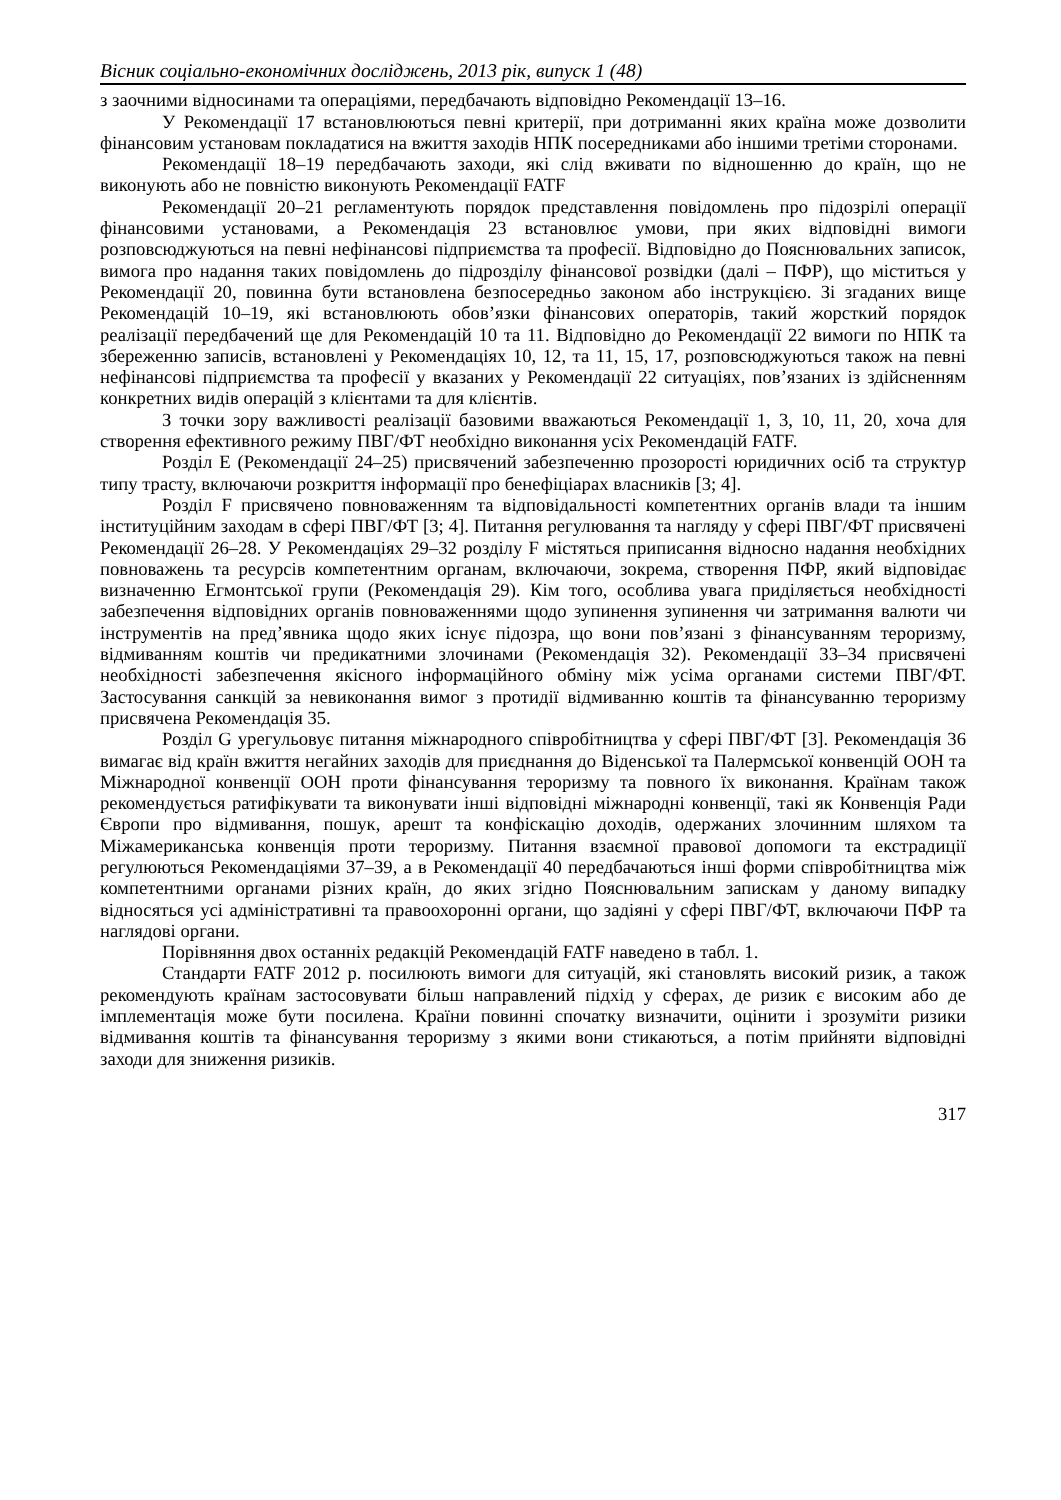Вісник соціально-економічних досліджень, 2013 рік, випуск 1 (48)
з заочними відносинами та операціями, передбачають відповідно Рекомендації 13–16.
У Рекомендації 17 встановлюються певні критерії, при дотриманні яких країна може дозволити фінансовим установам покладатися на вжиття заходів НПК посередниками або іншими третіми сторонами.
Рекомендації 18–19 передбачають заходи, які слід вживати по відношенню до країн, що не виконують або не повністю виконують Рекомендації FATF
Рекомендації 20–21 регламентують порядок представлення повідомлень про підозрілі операції фінансовими установами, а Рекомендація 23 встановлює умови, при яких відповідні вимоги розповсюджуються на певні нефінансові підприємства та професії. Відповідно до Пояснювальних записок, вимога про надання таких повідомлень до підрозділу фінансової розвідки (далі – ПФР), що міститься у Рекомендації 20, повинна бути встановлена безпосередньо законом або інструкцією. Зі згаданих вище Рекомендацій 10–19, які встановлюють обов’язки фінансових операторів, такий жорсткий порядок реалізації передбачений ще для Рекомендацій 10 та 11. Відповідно до Рекомендації 22 вимоги по НПК та збереженню записів, встановлені у Рекомендаціях 10, 12, та 11, 15, 17, розповсюджуються також на певні нефінансові підприємства та професії у вказаних у Рекомендації 22 ситуаціях, пов’язаних із здійсненням конкретних видів операцій з клієнтами та для клієнтів.
З точки зору важливості реалізації базовими вважаються Рекомендації 1, 3, 10, 11, 20, хоча для створення ефективного режиму ПВГ/ФТ необхідно виконання усіх Рекомендацій FATF.
Розділ Е (Рекомендації 24–25) присвячений забезпеченню прозорості юридичних осіб та структур типу трасту, включаючи розкриття інформації про бенефіціарах власників [3; 4].
Розділ F присвячено повноваженням та відповідальності компетентних органів влади та іншим інституційним заходам в сфері ПВГ/ФТ [3; 4]. Питання регулювання та нагляду у сфері ПВГ/ФТ присвячені Рекомендації 26–28. У Рекомендаціях 29–32 розділу F містяться приписання відносно надання необхідних повноважень та ресурсів компетентним органам, включаючи, зокрема, створення ПФР, який відповідає визначенню Егмонтської групи (Рекомендація 29). Кім того, особлива увага приділяється необхідності забезпечення відповідних органів повноваженнями щодо зупинення зупинення чи затримання валюти чи інструментів на пред’явника щодо яких існує підозра, що вони пов’язані з фінансуванням тероризму, відмиванням коштів чи предикатними злочинами (Рекомендація 32). Рекомендації 33–34 присвячені необхідності забезпечення якісного інформаційного обміну між усіма органами системи ПВГ/ФТ. Застосування санкцій за невиконання вимог з протидії відмиванню коштів та фінансуванню тероризму присвячена Рекомендація 35.
Розділ G урегульовує питання міжнародного співробітництва у сфері ПВГ/ФТ [3]. Рекомендація 36 вимагає від країн вжиття негайних заходів для приєднання до Віденської та Палермської конвенцій ООН та Міжнародної конвенції ООН проти фінансування тероризму та повного їх виконання. Країнам також рекомендується ратифікувати та виконувати інші відповідні міжнародні конвенції, такі як Конвенція Ради Європи про відмивання, пошук, арешт та конфіскацію доходів, одержаних злочинним шляхом та Міжамериканська конвенція проти тероризму. Питання взаємної правової допомоги та екстрадиції регулюються Рекомендаціями 37–39, а в Рекомендації 40 передбачаються інші форми співробітництва між компетентними органами різних країн, до яких згідно Пояснювальним запискам у даному випадку відносяться усі адміністративні та правоохоронні органи, що задіяні у сфері ПВГ/ФТ, включаючи ПФР та наглядові органи.
Порівняння двох останніх редакцій Рекомендацій FATF наведено в табл. 1.
Стандарти FATF 2012 р. посилюють вимоги для ситуацій, які становлять високий ризик, а також рекомендують країнам застосовувати більш направлений підхід у сферах, де ризик є високим або де імплементація може бути посилена. Країни повинні спочатку визначити, оцінити і зрозуміти ризики відмивання коштів та фінансування тероризму з якими вони стикаються, а потім прийняти відповідні заходи для зниження ризиків.
317